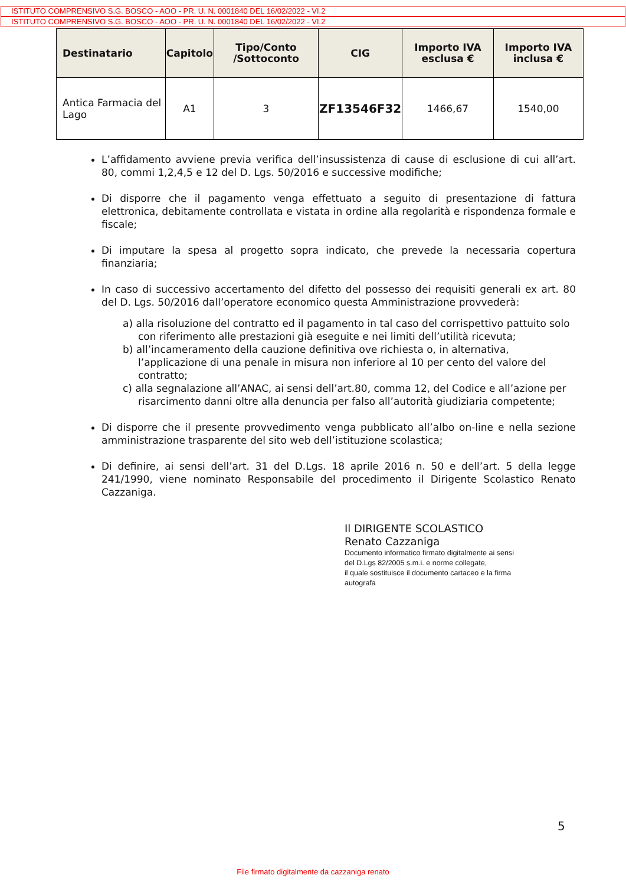ISTITUTO COMPRENSIVO S.G. BOSCO - AOO - PR. U. N. 0001840 DEL 16/02/2022 - VI.2
ISTITUTO COMPRENSIVO S.G. BOSCO - AOO - PR. U. N. 0001840 DEL 16/02/2022 - VI.2
| Destinatario | Capitolo | Tipo/Conto /Sottoconto | CIG | Importo IVA esclusa € | Importo IVA inclusa € |
| --- | --- | --- | --- | --- | --- |
| Antica Farmacia del Lago | A1 | 3 | ZF13546F32 | 1466,67 | 1540,00 |
L’affidamento avviene previa verifica dell’insussistenza di cause di esclusione di cui all’art. 80, commi 1,2,4,5 e 12 del D. Lgs. 50/2016 e successive modifiche;
Di disporre che il pagamento venga effettuato a seguito di presentazione di fattura elettronica, debitamente controllata e vistata in ordine alla regolarità e rispondenza formale e fiscale;
Di imputare la spesa al progetto sopra indicato, che prevede la necessaria copertura finanziaria;
In caso di successivo accertamento del difetto del possesso dei requisiti generali ex art. 80 del D. Lgs. 50/2016 dall’operatore economico questa Amministrazione provvederà:
a) alla risoluzione del contratto ed il pagamento in tal caso del corrispettivo pattuito solo con riferimento alle prestazioni già eseguite e nei limiti dell’utilità ricevuta;
b) all’incameramento della cauzione definitiva ove richiesta o, in alternativa, l’applicazione di una penale in misura non inferiore al 10 per cento del valore del contratto;
c) alla segnalazione all’ANAC, ai sensi dell’art.80, comma 12, del Codice e all’azione per risarcimento danni oltre alla denuncia per falso all’autorità giudiziaria competente;
Di disporre che il presente provvedimento venga pubblicato all’albo on-line e nella sezione amministrazione trasparente del sito web dell’istituzione scolastica;
Di definire, ai sensi dell’art. 31 del D.Lgs. 18 aprile 2016 n. 50 e dell’art. 5 della legge 241/1990, viene nominato Responsabile del procedimento il Dirigente Scolastico Renato Cazzaniga.
Il DIRIGENTE SCOLASTICO
Renato Cazzaniga
Documento informatico firmato digitalmente ai sensi
del D.Lgs 82/2005 s.m.i. e norme collegate,
il quale sostituisce il documento cartaceo e la firma
autografa
5
File firmato digitalmente da cazzaniga renato